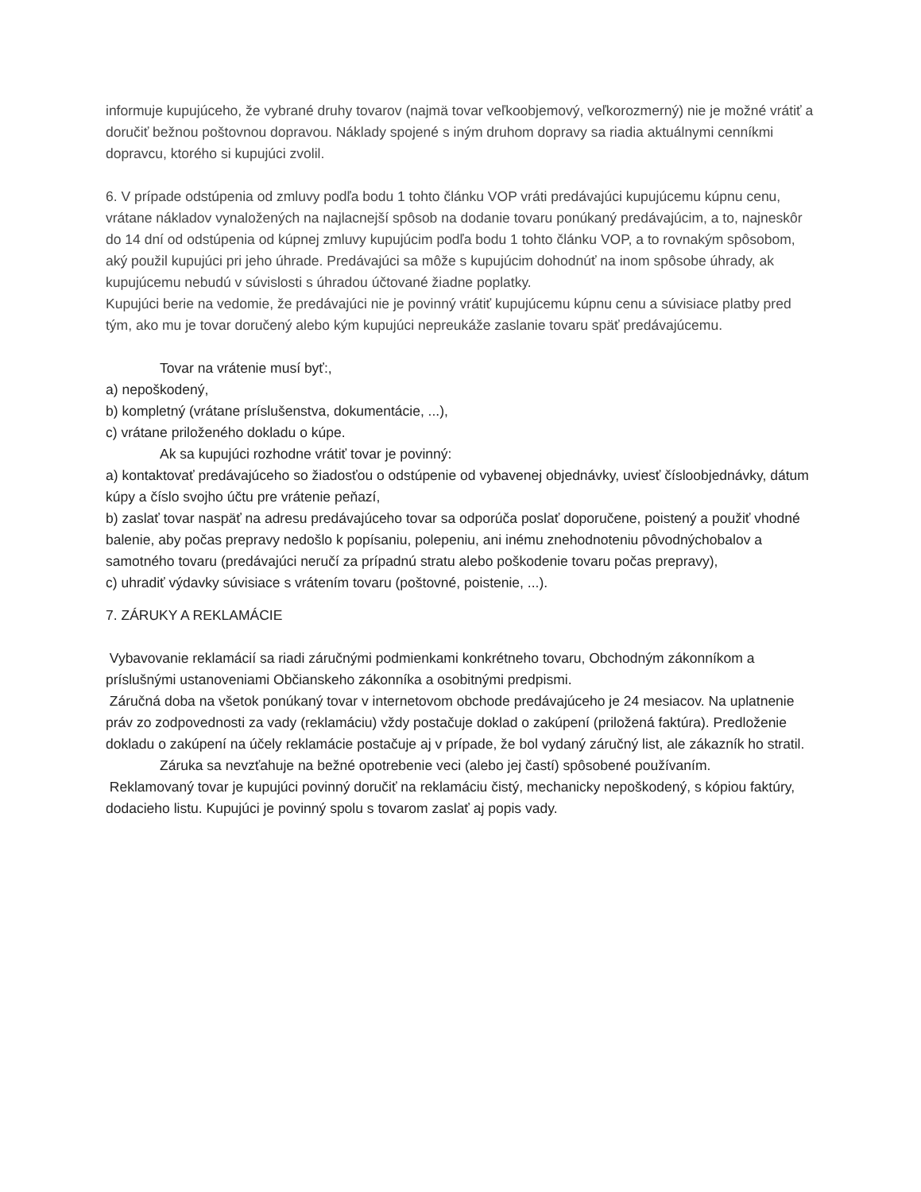informuje kupujúceho, že vybrané druhy tovarov (najmä tovar veľkoobjemový, veľkorozmerný) nie je možné vrátiť a doručiť bežnou poštovnou dopravou. Náklady spojené s iným druhom dopravy sa riadia aktuálnymi cenníkmi dopravcu, ktorého si kupujúci zvolil.
6. V prípade odstúpenia od zmluvy podľa bodu 1 tohto článku VOP vráti predávajúci kupujúcemu kúpnu cenu, vrátane nákladov vynaložených na najlacnejší spôsob na dodanie tovaru ponúkaný predávajúcim, a to, najneskôr do 14 dní od odstúpenia od kúpnej zmluvy kupujúcim podľa bodu 1 tohto článku VOP, a to rovnakým spôsobom, aký použil kupujúci pri jeho úhrade. Predávajúci sa môže s kupujúcim dohodnúť na inom spôsobe úhrady, ak kupujúcemu nebudú v súvislosti s úhradou účtované žiadne poplatky.
Kupujúci berie na vedomie, že predávajúci nie je povinný vrátiť kupujúcemu kúpnu cenu a súvisiace platby pred tým, ako mu je tovar doručený alebo kým kupujúci nepreukáže zaslanie tovaru späť predávajúcemu.
Tovar na vrátenie musí byť:,
a) nepoškodený,
b) kompletný (vrátane príslušenstva, dokumentácie, ...),
c) vrátane priloženého dokladu o kúpe.
Ak sa kupujúci rozhodne vrátiť tovar je povinný:
a) kontaktovať predávajúceho so žiadosťou o odstúpenie od vybavenej objednávky, uviesť čísloobjednávky, dátum kúpy a číslo svojho účtu pre vrátenie peňazí,
b) zaslať tovar naspäť na adresu predávajúceho tovar sa odporúča poslať doporučene, poistený a použiť vhodné balenie, aby počas prepravy nedošlo k popísaniu, polepeniu, ani inému znehodnoteniu pôvodnýchobalov a samotného tovaru (predávajúci neručí za prípadnú stratu alebo poškodenie tovaru počas prepravy),
c) uhradiť výdavky súvisiace s vrátením tovaru (poštovné, poistenie, ...).
7. ZÁRUKY A REKLAMÁCIE
Vybavovanie reklamácií sa riadi záručnými podmienkami konkrétneho tovaru, Obchodným zákonníkom a príslušnými ustanoveniami Občianskeho zákonníka a osobitnými predpismi.
Záručná doba na všetok ponúkaný tovar v internetovom obchode predávajúceho je 24 mesiacov. Na uplatnenie práv zo zodpovednosti za vady (reklamáciu) vždy postačuje doklad o zakúpení (priložená faktúra). Predloženie dokladu o zakúpení na účely reklamácie postačuje aj v prípade, že bol vydaný záručný list, ale zákazník ho stratil.
Záruka sa nevzťahuje na bežné opotrebenie veci (alebo jej častí) spôsobené používaním.
Reklamovaný tovar je kupujúci povinný doručiť na reklamáciu čistý, mechanicky nepoškodený, s kópiou faktúry, dodacieho listu. Kupujúci je povinný spolu s tovarom zaslať aj popis vady.